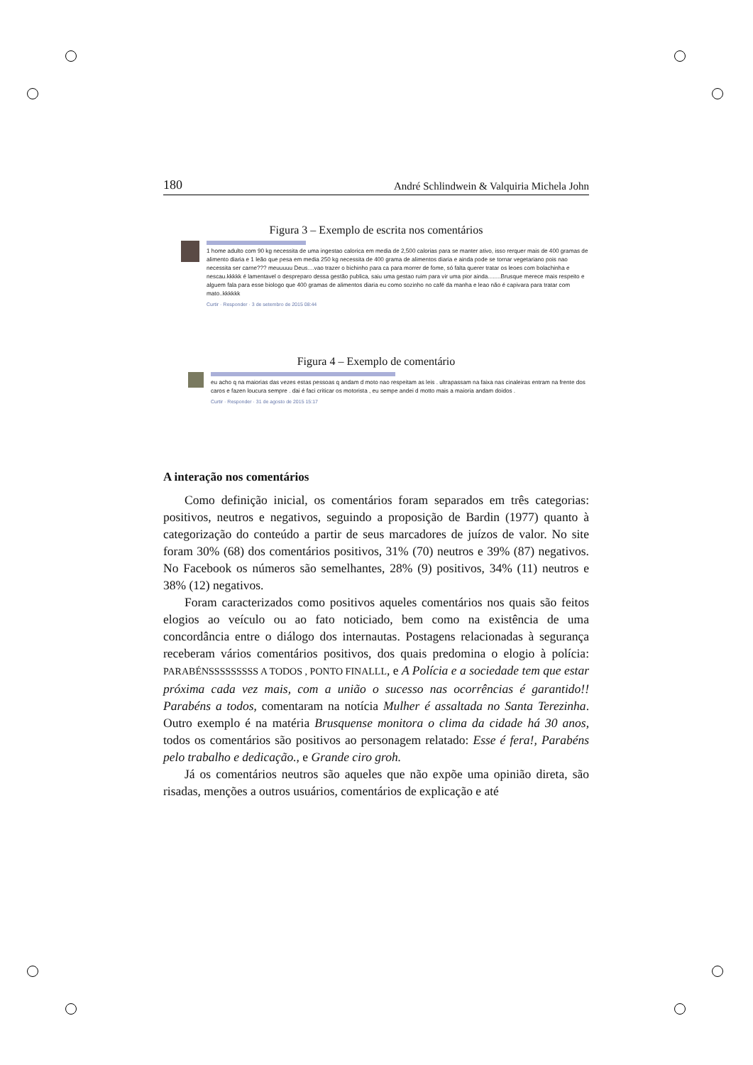180 André Schlindwein & Valquiria Michela John
Figura 3 – Exemplo de escrita nos comentários
1 home adulto com 90 kg necessita de uma ingestao calorica em media de 2,500 calorias para se manter ativo, isso rerquer mais de 400 gramas de alimento diaria e 1 leão que pesa em media 250 kg necessita de 400 grama de alimentos diaria e ainda pode se tornar vegetariano pois nao necessita ser carne??? meuuuuu Deus....vao trazer o bichinho para ca para morrer de fome, só falta querer tratar os leoes com bolachinha e nescau.kkkkk é lamentavel o despreparo dessa gestão publica, saiu uma gestao ruim para vir uma pior ainda........Brusque merece mais respeito e alguem fala para esse biologo que 400 gramas de alimentos diaria eu como sozinho no café da manha e leao não é capivara para tratar com mato..kkkkkk
Curtir · Responder · 3 de setembro de 2015 08:44
Figura 4 – Exemplo de comentário
eu acho q na maiorias das vezes estas pessoas q andam d moto nao respeitam as leis . ultrapassam na faixa nas cinaleiras entram na frente dos caros e fazen loucura sempre . dai é faci criticar os motorista , eu sempe andei d motto mais a maioria andam doidos .
Curtir · Responder · 31 de agosto de 2015 15:17
A interação nos comentários
Como definição inicial, os comentários foram separados em três categorias: positivos, neutros e negativos, seguindo a proposição de Bardin (1977) quanto à categorização do conteúdo a partir de seus marcadores de juízos de valor. No site foram 30% (68) dos comentários positivos, 31% (70) neutros e 39% (87) negativos. No Facebook os números são semelhantes, 28% (9) positivos, 34% (11) neutros e 38% (12) negativos.
Foram caracterizados como positivos aqueles comentários nos quais são feitos elogios ao veículo ou ao fato noticiado, bem como na existência de uma concordância entre o diálogo dos internautas. Postagens relacionadas à segurança receberam vários comentários positivos, dos quais predomina o elogio à polícia: PARABÉNSSSSSSSSS A TODOS , PONTO FINALLL, e A Polícia e a sociedade tem que estar próxima cada vez mais, com a união o sucesso nas ocorrências é garantido!! Parabéns a todos, comentaram na notícia Mulher é assaltada no Santa Terezinha. Outro exemplo é na matéria Brusquense monitora o clima da cidade há 30 anos, todos os comentários são positivos ao personagem relatado: Esse é fera!, Parabéns pelo trabalho e dedicação., e Grande ciro groh.
Já os comentários neutros são aqueles que não expõe uma opinião direta, são risadas, menções a outros usuários, comentários de explicação e até